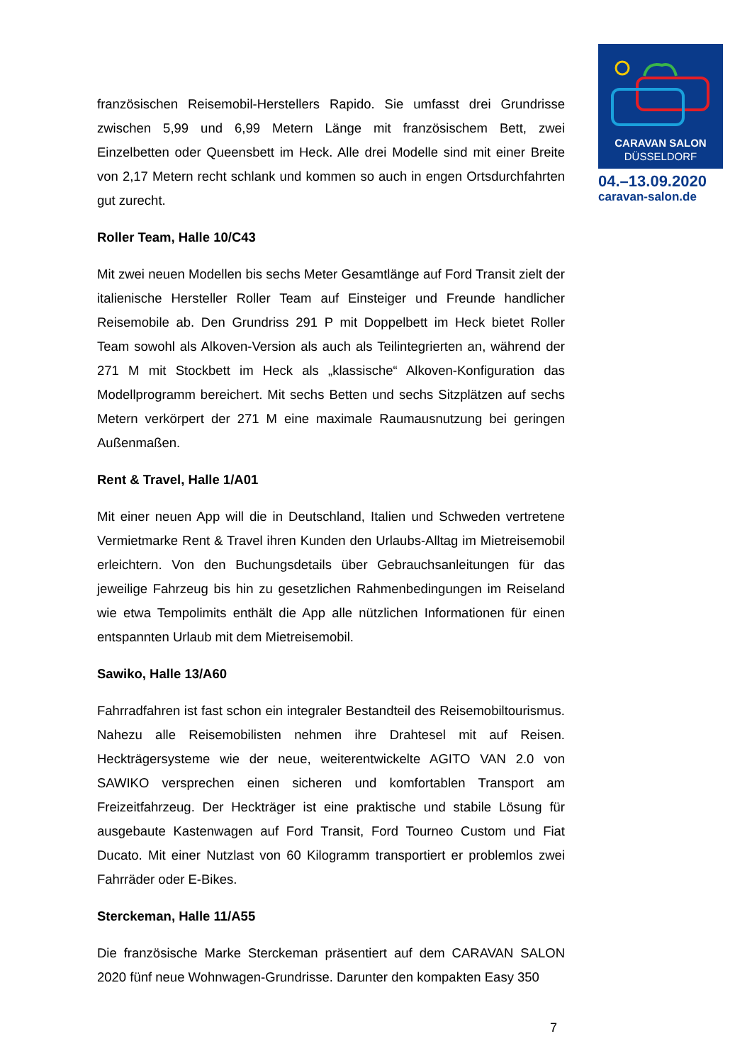CARAVAN SALON
DÜSSELDORF
04.–13.09.2020
caravan-salon.de
französischen Reisemobil-Herstellers Rapido. Sie umfasst drei Grundrisse zwischen 5,99 und 6,99 Metern Länge mit französischem Bett, zwei Einzelbetten oder Queensbett im Heck. Alle drei Modelle sind mit einer Breite von 2,17 Metern recht schlank und kommen so auch in engen Ortsdurchfahrten gut zurecht.
Roller Team, Halle 10/C43
Mit zwei neuen Modellen bis sechs Meter Gesamtlänge auf Ford Transit zielt der italienische Hersteller Roller Team auf Einsteiger und Freunde handlicher Reisemobile ab. Den Grundriss 291 P mit Doppelbett im Heck bietet Roller Team sowohl als Alkoven-Version als auch als Teilintegrierten an, während der 271 M mit Stockbett im Heck als „klassische“ Alkoven-Konfiguration das Modellprogramm bereichert. Mit sechs Betten und sechs Sitzplätzen auf sechs Metern verkörpert der 271 M eine maximale Raumausnutzung bei geringen Außenmaßen.
Rent & Travel, Halle 1/A01
Mit einer neuen App will die in Deutschland, Italien und Schweden vertretene Vermietmarke Rent & Travel ihren Kunden den Urlaubs-Alltag im Mietreisemobil erleichtern. Von den Buchungsdetails über Gebrauchsanleitungen für das jeweilige Fahrzeug bis hin zu gesetzlichen Rahmenbedingungen im Reiseland wie etwa Tempolimits enthält die App alle nützlichen Informationen für einen entspannten Urlaub mit dem Mietreisemobil.
Sawiko, Halle 13/A60
Fahrradfahren ist fast schon ein integraler Bestandteil des Reisemobiltourismus. Nahezu alle Reisemobilisten nehmen ihre Drahtesel mit auf Reisen. Heckträgersysteme wie der neue, weiterentwickelte AGITO VAN 2.0 von SAWIKO versprechen einen sicheren und komfortablen Transport am Freizeitfahrzeug. Der Heckträger ist eine praktische und stabile Lösung für ausgebaute Kastenwagen auf Ford Transit, Ford Tourneo Custom und Fiat Ducato. Mit einer Nutzlast von 60 Kilogramm transportiert er problemlos zwei Fahrräder oder E-Bikes.
Sterckeman, Halle 11/A55
Die französische Marke Sterckeman präsentiert auf dem CARAVAN SALON 2020 fünf neue Wohnwagen-Grundrisse. Darunter den kompakten Easy 350
7